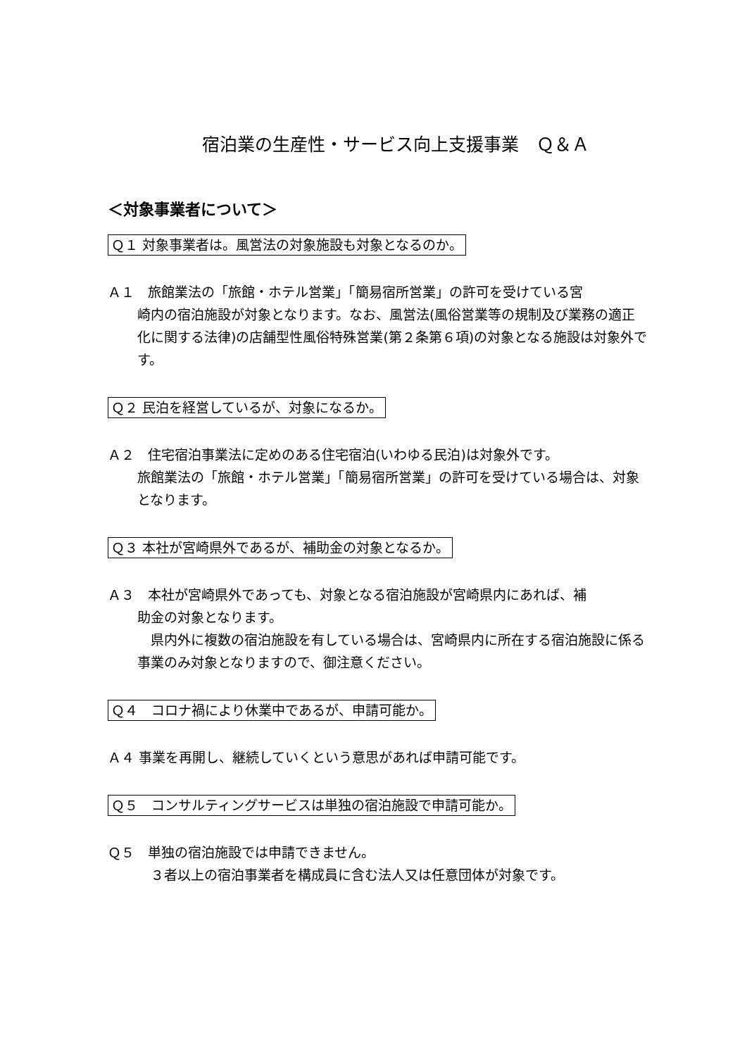宿泊業の生産性・サービス向上支援事業　Ｑ＆Ａ
＜対象事業者について＞
Ｑ１ 対象事業者は。風営法の対象施設も対象となるのか。
Ａ１　旅館業法の「旅館・ホテル営業」「簡易宿所営業」の許可を受けている宮
崎内の宿泊施設が対象となります。なお、風営法(風俗営業等の規制及び業務の適正化に関する法律)の店舗型性風俗特殊営業(第２条第６項)の対象となる施設は対象外です。
Ｑ２ 民泊を経営しているが、対象になるか。
Ａ２　住宅宿泊事業法に定めのある住宅宿泊(いわゆる民泊)は対象外です。
旅館業法の「旅館・ホテル営業」「簡易宿所営業」の許可を受けている場合は、対象となります。
Ｑ３ 本社が宮崎県外であるが、補助金の対象となるか。
Ａ３　本社が宮崎県外であっても、対象となる宿泊施設が宮崎県内にあれば、補
助金の対象となります。
　県内外に複数の宿泊施設を有している場合は、宮崎県内に所在する宿泊施設に係る事業のみ対象となりますので、御注意ください。
Ｑ４　コロナ禍により休業中であるが、申請可能か。
Ａ４ 事業を再開し、継続していくという意思があれば申請可能です。
Ｑ５　コンサルティングサービスは単独の宿泊施設で申請可能か。
Ｑ５　単独の宿泊施設では申請できません。
　３者以上の宿泊事業者を構成員に含む法人又は任意団体が対象です。